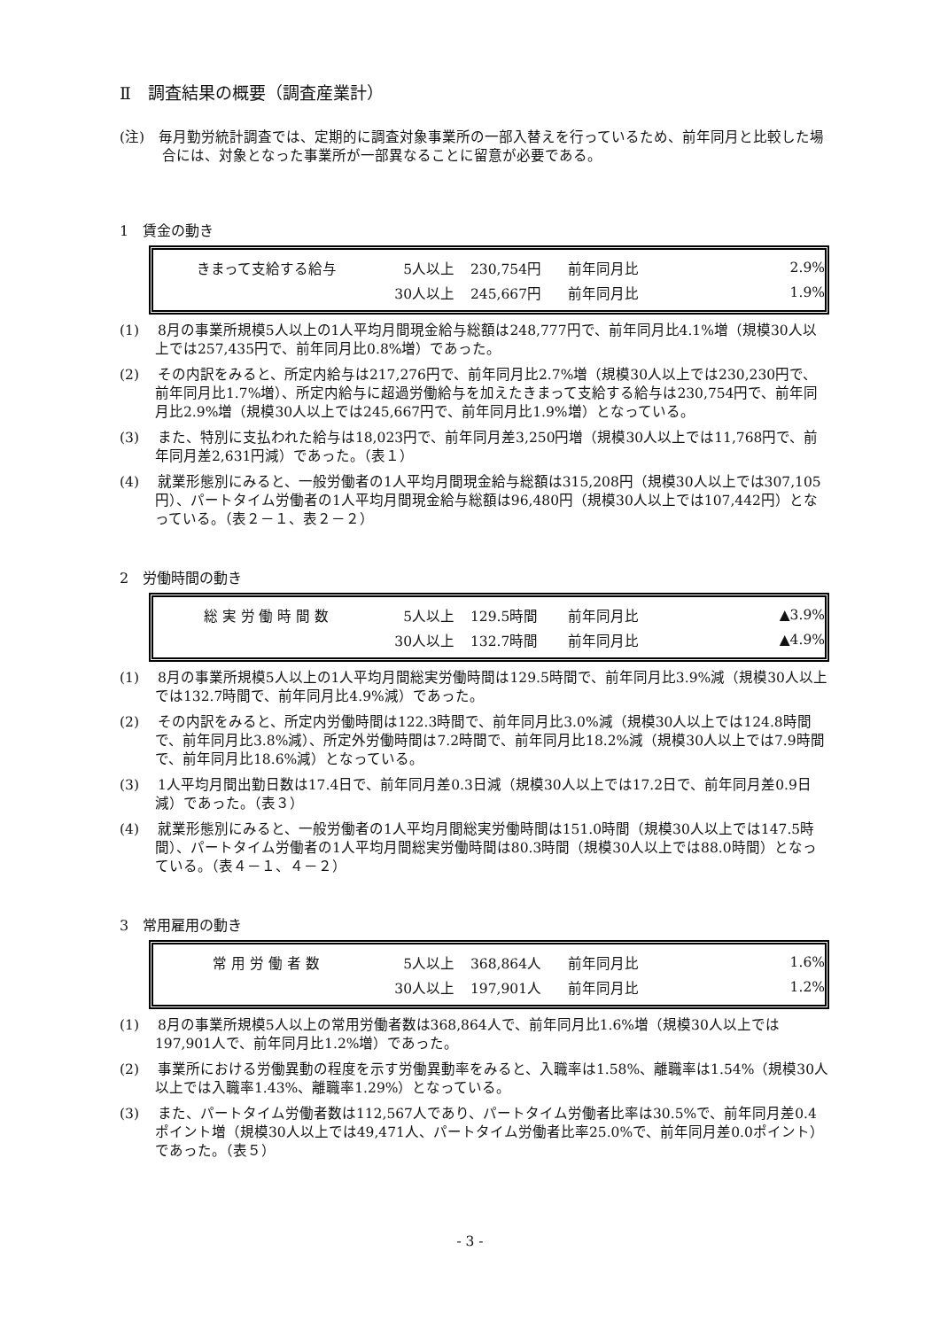Ⅱ　調査結果の概要（調査産業計）
(注)　毎月勤労統計調査では、定期的に調査対象事業所の一部入替えを行っているため、前年同月と比較した場合には、対象となった事業所が一部異なることに留意が必要である。
1　賃金の動き
| きまって支給する給与 | 5人以上 | 230,754円 | 前年同月比 | 2.9% |
| | 30人以上 | 245,667円 | 前年同月比 | 1.9% |
(1)　 8月の事業所規模5人以上の1人平均月間現金給与総額は248,777円で、前年同月比4.1%増（規模30人以上では257,435円で、前年同月比0.8%増）であった。
(2)　 その内訳をみると、所定内給与は217,276円で、前年同月比2.7%増（規模30人以上では230,230円で、前年同月比1.7%増）、所定内給与に超過労働給与を加えたきまって支給する給与は230,754円で、前年同月比2.9%増（規模30人以上では245,667円で、前年同月比1.9%増）となっている。
(3)　 また、特別に支払われた給与は18,023円で、前年同月差3,250円増（規模30人以上では11,768円で、前年同月差2,631円減）であった。（表１）
(4)　 就業形態別にみると、一般労働者の1人平均月間現金給与総額は315,208円（規模30人以上では307,105円）、パートタイム労働者の1人平均月間現金給与総額は96,480円（規模30人以上では107,442円）となっている。（表２－１、表２－２）
2　労働時間の動き
| 総 実 労 働 時 間 数 | 5人以上 | 129.5時間 | 前年同月比 | ▲3.9% |
| | 30人以上 | 132.7時間 | 前年同月比 | ▲4.9% |
(1)　 8月の事業所規模5人以上の1人平均月間総実労働時間は129.5時間で、前年同月比3.9%減（規模30人以上では132.7時間で、前年同月比4.9%減）であった。
(2)　 その内訳をみると、所定内労働時間は122.3時間で、前年同月比3.0%減（規模30人以上では124.8時間で、前年同月比3.8%減）、所定外労働時間は7.2時間で、前年同月比18.2%減（規模30人以上では7.9時間で、前年同月比18.6%減）となっている。
(3)　 1人平均月間出勤日数は17.4日で、前年同月差0.3日減（規模30人以上では17.2日で、前年同月差0.9日減）であった。（表３）
(4)　 就業形態別にみると、一般労働者の1人平均月間総実労働時間は151.0時間（規模30人以上では147.5時間）、パートタイム労働者の1人平均月間総実労働時間は80.3時間（規模30人以上では88.0時間）となっている。（表４－１、４－２）
3　常用雇用の動き
| 常 用 労 働 者 数 | 5人以上 | 368,864人 | 前年同月比 | 1.6% |
| | 30人以上 | 197,901人 | 前年同月比 | 1.2% |
(1)　 8月の事業所規模5人以上の常用労働者数は368,864人で、前年同月比1.6%増（規模30人以上では197,901人で、前年同月比1.2%増）であった。
(2)　 事業所における労働異動の程度を示す労働異動率をみると、入職率は1.58%、離職率は1.54%（規模30人以上では入職率1.43%、離職率1.29%）となっている。
(3)　 また、パートタイム労働者数は112,567人であり、パートタイム労働者比率は30.5%で、前年同月差0.4ポイント増（規模30人以上では49,471人、パートタイム労働者比率25.0%で、前年同月差0.0ポイント）であった。（表５）
- 3 -